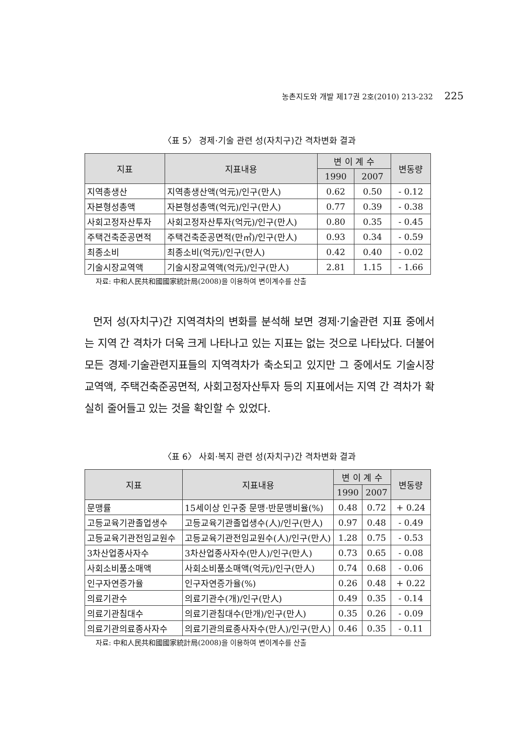농촌지도와 개발 제17권 2호(2010) 213-232 225
〈표 5〉 경제·기술 관련 성(자치구)간 격차변화 결과
| 지표 | 지표내용 | 변 이 계 수 | | 변동량 |
| --- | --- | --- | --- | --- |
| | | 1990 | 2007 | |
| 지역총생산 | 지역총생산액(억元)/인구(만人) | 0.62 | 0.50 | - 0.12 |
| 자본형성총액 | 자본형성총액(억元)/인구(만人) | 0.77 | 0.39 | - 0.38 |
| 사회고정자산투자 | 사회고정자산투자(억元)/인구(만人) | 0.80 | 0.35 | - 0.45 |
| 주택건축준공면적 | 주택건축준공면적(만㎡)/인구(만人) | 0.93 | 0.34 | - 0.59 |
| 최종소비 | 최종소비(억元)/인구(만人) | 0.42 | 0.40 | - 0.02 |
| 기술시장교역액 | 기술시장교역액(억元)/인구(만人) | 2.81 | 1.15 | - 1.66 |
자료: 中和人民共和國國家統計局(2008)을 이용하여 변이계수를 산출
먼저 성(자치구)간 지역격차의 변화를 분석해 보면 경제·기술관련 지표 중에서는 지역 간 격차가 더욱 크게 나타나고 있는 지표는 없는 것으로 나타났다. 더불어 모든 경제·기술관련지표들의 지역격차가 축소되고 있지만 그 중에서도 기술시장교역액, 주택건축준공면적, 사회고정자산투자 등의 지표에서는 지역 간 격차가 확실히 줄어들고 있는 것을 확인할 수 있었다.
〈표 6〉 사회·복지 관련 성(자치구)간 격차변화 결과
| 지표 | 지표내용 | 변 이 계 수 | | 변동량 |
| --- | --- | --- | --- | --- |
| | | 1990 | 2007 | |
| 문맹률 | 15세이상 인구중 문맹·반문맹비율(%) | 0.48 | 0.72 | + 0.24 |
| 고등교육기관졸업생수 | 고등교육기관졸업생수(人)/인구(만人) | 0.97 | 0.48 | - 0.49 |
| 고등교육기관전임교원수 | 고등교육기관전임교원수(人)/인구(만人) | 1.28 | 0.75 | - 0.53 |
| 3차산업종사자수 | 3차산업종사자수(만人)/인구(만人) | 0.73 | 0.65 | - 0.08 |
| 사회소비품소매액 | 사회소비품소매액(억元)/인구(만人) | 0.74 | 0.68 | - 0.06 |
| 인구자연증가율 | 인구자연증가율(%) | 0.26 | 0.48 | + 0.22 |
| 의료기관수 | 의료기관수(개)/인구(만人) | 0.49 | 0.35 | - 0.14 |
| 의료기관침대수 | 의료기관침대수(만개)/인구(만人) | 0.35 | 0.26 | - 0.09 |
| 의료기관의료종사자수 | 의료기관의료종사자수(만人)/인구(만人) | 0.46 | 0.35 | - 0.11 |
자료: 中和人民共和國國家統計局(2008)을 이용하여 변이계수를 산출